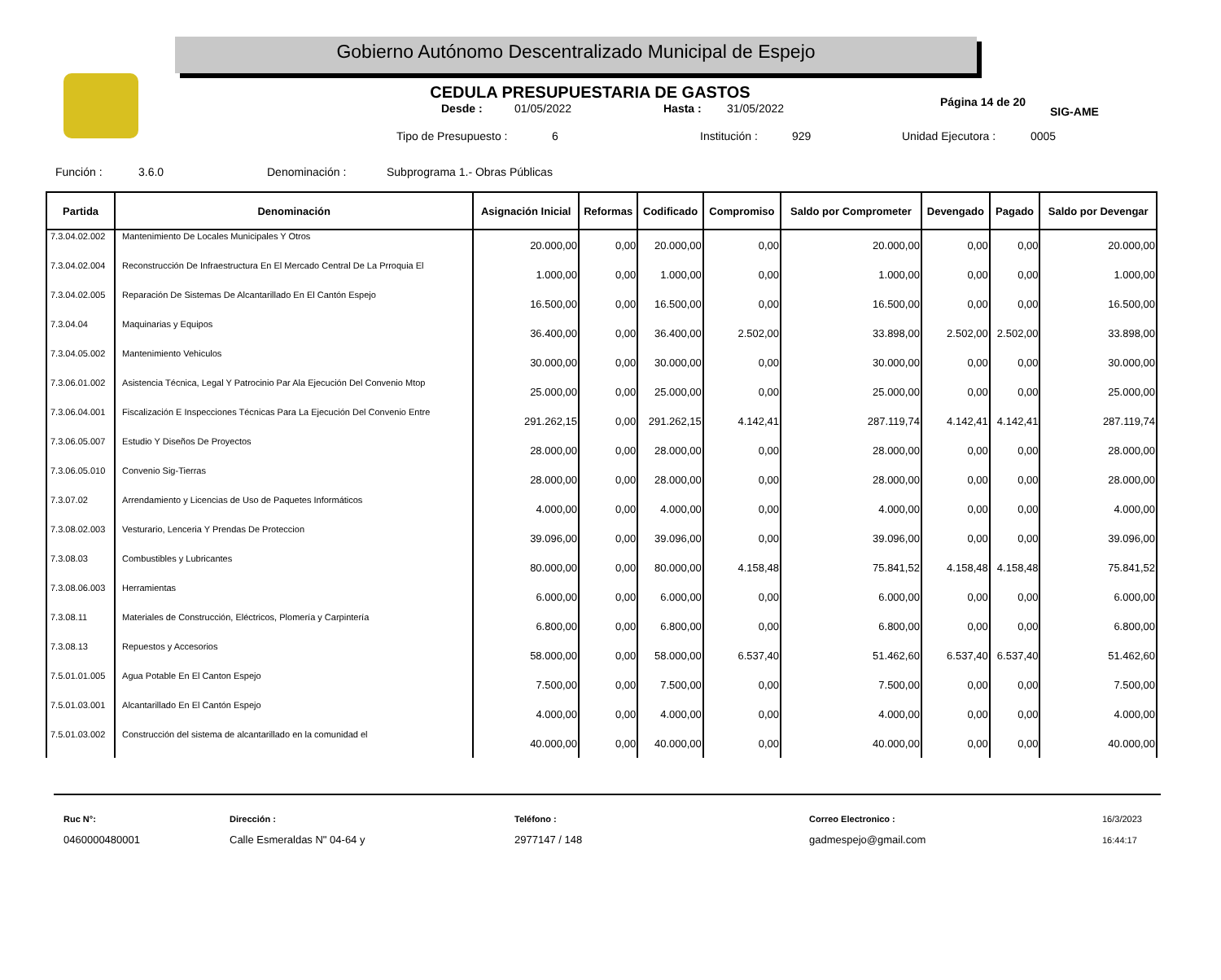Gobierno Autónomo Descentralizado Municipal de Espejo
SIG-AME
CEDULA PRESUPUESTARIA DE GASTOS
Desde : 01/05/2022 Hasta : 31/05/2022 Página 14 de 20
Tipo de Presupuesto : 6 Institución : 929 Unidad Ejecutora : 0005
Función : 3.6.0 Denominación : Subprograma 1.- Obras Públicas
| Partida | Denominación | Asignación Inicial | Reformas | Codificado | Compromiso | Saldo por Comprometer | Devengado | Pagado | Saldo por Devengar |
| --- | --- | --- | --- | --- | --- | --- | --- | --- | --- |
| 7.3.04.02.002 | Mantenimiento De Locales Municipales Y Otros | 20.000,00 | 0,00 | 20.000,00 | 0,00 | 20.000,00 | 0,00 | 0,00 | 20.000,00 |
| 7.3.04.02.004 | Reconstrucción De Infraestructura En El Mercado Central De La Prroquia El | 1.000,00 | 0,00 | 1.000,00 | 0,00 | 1.000,00 | 0,00 | 0,00 | 1.000,00 |
| 7.3.04.02.005 | Reparación De Sistemas De Alcantarillado En El Cantón Espejo | 16.500,00 | 0,00 | 16.500,00 | 0,00 | 16.500,00 | 0,00 | 0,00 | 16.500,00 |
| 7.3.04.04 | Maquinarias y Equipos | 36.400,00 | 0,00 | 36.400,00 | 2.502,00 | 33.898,00 | 2.502,00 | 2.502,00 | 33.898,00 |
| 7.3.04.05.002 | Mantenimiento Vehiculos | 30.000,00 | 0,00 | 30.000,00 | 0,00 | 30.000,00 | 0,00 | 0,00 | 30.000,00 |
| 7.3.06.01.002 | Asistencia Técnica, Legal Y Patrocinio Par Ala Ejecución Del Convenio Mtop | 25.000,00 | 0,00 | 25.000,00 | 0,00 | 25.000,00 | 0,00 | 0,00 | 25.000,00 |
| 7.3.06.04.001 | Fiscalización E Inspecciones Técnicas Para La Ejecución Del Convenio Entre | 291.262,15 | 0,00 | 291.262,15 | 4.142,41 | 287.119,74 | 4.142,41 | 4.142,41 | 287.119,74 |
| 7.3.06.05.007 | Estudio Y Diseños De Proyectos | 28.000,00 | 0,00 | 28.000,00 | 0,00 | 28.000,00 | 0,00 | 0,00 | 28.000,00 |
| 7.3.06.05.010 | Convenio Sig-Tierras | 28.000,00 | 0,00 | 28.000,00 | 0,00 | 28.000,00 | 0,00 | 0,00 | 28.000,00 |
| 7.3.07.02 | Arrendamiento y Licencias de Uso de Paquetes Informáticos | 4.000,00 | 0,00 | 4.000,00 | 0,00 | 4.000,00 | 0,00 | 0,00 | 4.000,00 |
| 7.3.08.02.003 | Vesturario, Lenceria Y Prendas De Proteccion | 39.096,00 | 0,00 | 39.096,00 | 0,00 | 39.096,00 | 0,00 | 0,00 | 39.096,00 |
| 7.3.08.03 | Combustibles y Lubricantes | 80.000,00 | 0,00 | 80.000,00 | 4.158,48 | 75.841,52 | 4.158,48 | 4.158,48 | 75.841,52 |
| 7.3.08.06.003 | Herramientas | 6.000,00 | 0,00 | 6.000,00 | 0,00 | 6.000,00 | 0,00 | 0,00 | 6.000,00 |
| 7.3.08.11 | Materiales de Construcción, Eléctricos, Plomería y Carpintería | 6.800,00 | 0,00 | 6.800,00 | 0,00 | 6.800,00 | 0,00 | 0,00 | 6.800,00 |
| 7.3.08.13 | Repuestos y Accesorios | 58.000,00 | 0,00 | 58.000,00 | 6.537,40 | 51.462,60 | 6.537,40 | 6.537,40 | 51.462,60 |
| 7.5.01.01.005 | Agua Potable En El Canton Espejo | 7.500,00 | 0,00 | 7.500,00 | 0,00 | 7.500,00 | 0,00 | 0,00 | 7.500,00 |
| 7.5.01.03.001 | Alcantarillado En El Cantón Espejo | 4.000,00 | 0,00 | 4.000,00 | 0,00 | 4.000,00 | 0,00 | 0,00 | 4.000,00 |
| 7.5.01.03.002 | Construcción del sistema de alcantarillado en la comunidad el | 40.000,00 | 0,00 | 40.000,00 | 0,00 | 40.000,00 | 0,00 | 0,00 | 40.000,00 |
Ruc N°:
0460000480001
Dirección :
Calle Esmeraldas N" 04-64 y
Teléfono :
2977147 / 148
Correo Electronico :
gadmespejo@gmail.com
16/3/2023
16:44:17